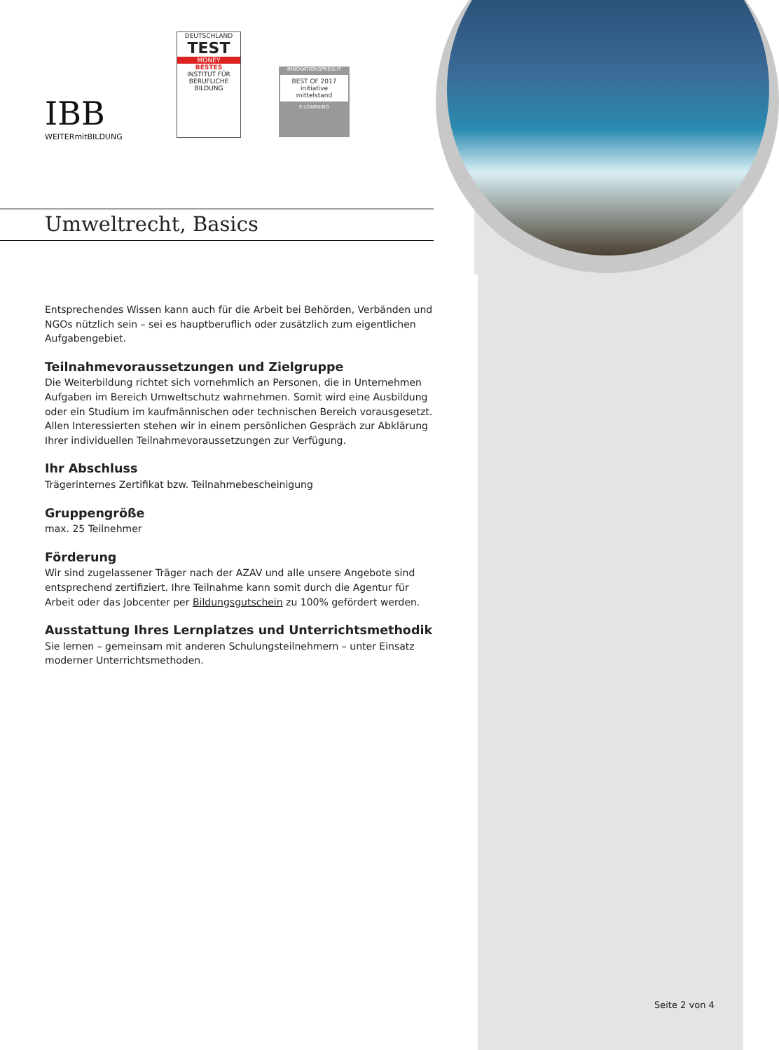IBB
WEITERmitBILDUNG
DEUTSCHLAND
TEST
MONEY
BESTES
INSTITUT FÜR BERUFLICHE BILDUNG
INNOVATIONSPREIS-IT
BEST OF 2017
initiative mittelstand
E-LEARNING
Umweltrecht, Basics
Entsprechendes Wissen kann auch für die Arbeit bei Behörden, Verbänden und NGOs nützlich sein – sei es hauptberuflich oder zusätzlich zum eigentlichen Aufgabengebiet.
Teilnahmevoraussetzungen und Zielgruppe
Die Weiterbildung richtet sich vornehmlich an Personen, die in Unternehmen Aufgaben im Bereich Umweltschutz wahrnehmen. Somit wird eine Ausbildung oder ein Studium im kaufmännischen oder technischen Bereich vorausgesetzt. Allen Interessierten stehen wir in einem persönlichen Gespräch zur Abklärung Ihrer individuellen Teilnahmevoraussetzungen zur Verfügung.
Ihr Abschluss
Trägerinternes Zertifikat bzw. Teilnahmebescheinigung
Gruppengröße
max. 25 Teilnehmer
Förderung
Wir sind zugelassener Träger nach der AZAV und alle unsere Angebote sind entsprechend zertifiziert. Ihre Teilnahme kann somit durch die Agentur für Arbeit oder das Jobcenter per Bildungsgutschein zu 100% gefördert werden.
Ausstattung Ihres Lernplatzes und Unterrichtsmethodik
Sie lernen – gemeinsam mit anderen Schulungsteilnehmern – unter Einsatz moderner Unterrichtsmethoden.
Seite 2 von 4